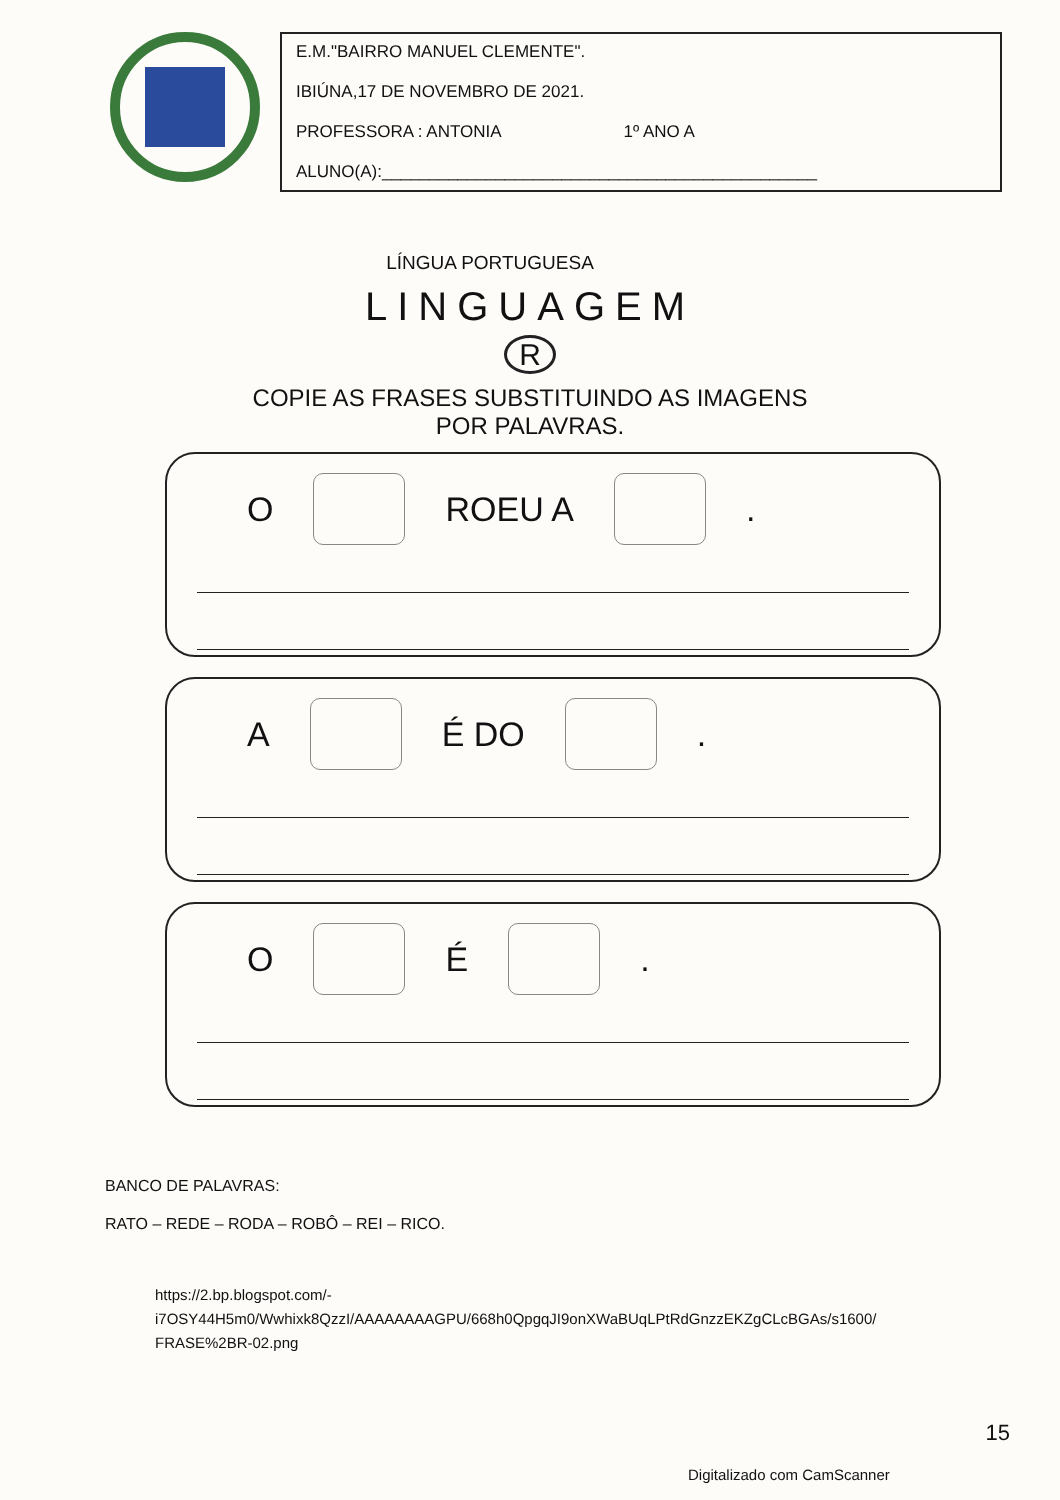E.M."BAIRRO MANUEL CLEMENTE".
IBIÚNA,17 DE NOVEMBRO DE 2021.
PROFESSORA : ANTONIA 1º ANO A
ALUNO(A):______________________________________________
LÍNGUA PORTUGUESA
LINGUAGEM
R
COPIE AS FRASES SUBSTITUINDO AS IMAGENS
POR PALAVRAS.
O ROEU A .
A É DO .
O É .
BANCO DE PALAVRAS:
RATO – REDE – RODA – ROBÔ – REI – RICO.
https://2.bp.blogspot.com/-
i7OSY44H5m0/Wwhixk8QzzI/AAAAAAAAGPU/668h0QpgqJI9onXWaBUqLPtRdGnzzEKZgCLcBGAs/s1600/
FRASE%2BR-02.png
15
Digitalizado com CamScanner